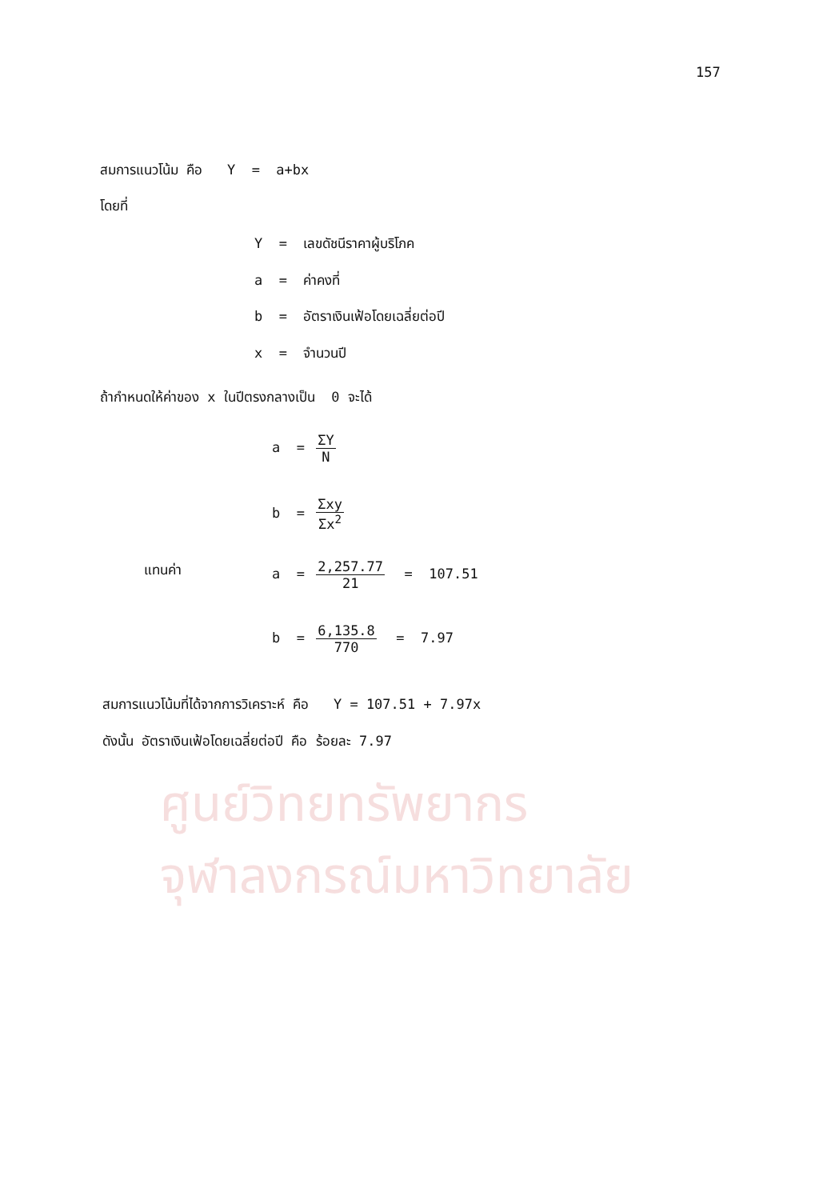ศูนย์วิทยทรัพยากร
จุฬาลงกรณ์มหาวิทยาลัย
157
สมการแนวโน้ม คือ Y = a+bx
โดยที่
Y = เลขดัชนีราคาผู้บริโภค
a = ค่าคงที่
b = อัตราเงินเฟ้อโดยเฉลี่ยต่อปี
x = จำนวนปี
ถ้ากำหนดให้ค่าของ x ในปีตรงกลางเป็น 0 จะได้
a = ΣY N
b = Σxy Σx<sup>2</sup>
แทนค่า
a = 2,257.77 21 = 107.51
b = 6,135.8 770 = 7.97
สมการแนวโน้มที่ได้จากการวิเคราะห์ คือ Y = 107.51 + 7.97x
ดังนั้น อัตราเงินเฟ้อโดยเฉลี่ยต่อปี คือ ร้อยละ 7.97